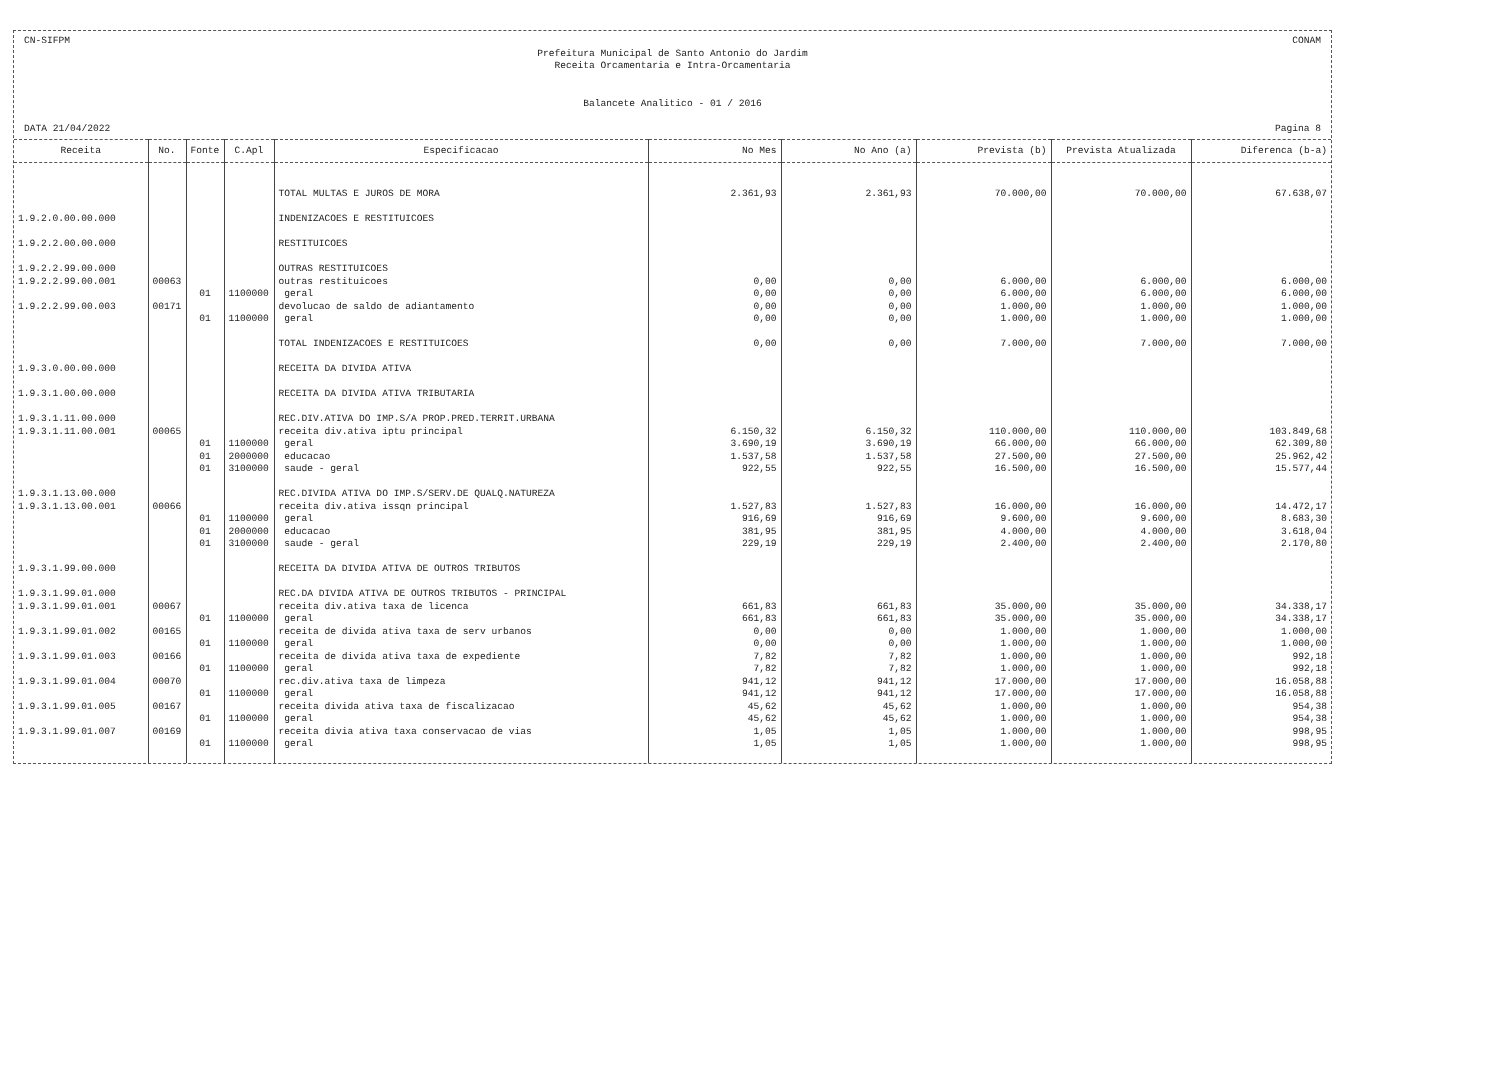CN-SIFPM CONAM
Prefeitura Municipal de Santo Antonio do Jardim
Receita Orcamentaria e Intra-Orcamentaria
Balancete Analitico - 01 / 2016
DATA 21/04/2022 Pagina 8
| Receita | No. | Fonte | C.Apl | Especificacao | No Mes | No Ano (a) | Prevista (b) | Prevista Atualizada | Diferenca (b-a) |
| --- | --- | --- | --- | --- | --- | --- | --- | --- | --- |
| | | | | TOTAL MULTAS E JUROS DE MORA | 2.361,93 | 2.361,93 | 70.000,00 | 70.000,00 | 67.638,07 |
| 1.9.2.0.00.00.000 | | | | INDENIZACOES E RESTITUICOES | | | | | |
| 1.9.2.2.00.00.000 | | | | RESTITUICOES | | | | | |
| 1.9.2.2.99.00.000 | | | | OUTRAS RESTITUICOES | | | | | |
| 1.9.2.2.99.00.001 | 00063 | | | outras restituicoes | 0,00 | 0,00 | 6.000,00 | 6.000,00 | 6.000,00 |
| | | 01 | 1100000 | geral | 0,00 | 0,00 | 6.000,00 | 6.000,00 | 6.000,00 |
| 1.9.2.2.99.00.003 | 00171 | | | devolucao de saldo de adiantamento | 0,00 | 0,00 | 1.000,00 | 1.000,00 | 1.000,00 |
| | | 01 | 1100000 | geral | 0,00 | 0,00 | 1.000,00 | 1.000,00 | 1.000,00 |
| | | | | TOTAL INDENIZACOES E RESTITUICOES | 0,00 | 0,00 | 7.000,00 | 7.000,00 | 7.000,00 |
| 1.9.3.0.00.00.000 | | | | RECEITA DA DIVIDA ATIVA | | | | | |
| 1.9.3.1.00.00.000 | | | | RECEITA DA DIVIDA ATIVA TRIBUTARIA | | | | | |
| 1.9.3.1.11.00.000 | | | | REC.DIV.ATIVA DO IMP.S/A PROP.PRED.TERRIT.URBANA | | | | | |
| 1.9.3.1.11.00.001 | 00065 | | | receita div.ativa iptu principal | 6.150,32 | 6.150,32 | 110.000,00 | 110.000,00 | 103.849,68 |
| | | 01 | 1100000 | geral | 3.690,19 | 3.690,19 | 66.000,00 | 66.000,00 | 62.309,80 |
| | | 01 | 2000000 | educacao | 1.537,58 | 1.537,58 | 27.500,00 | 27.500,00 | 25.962,42 |
| | | 01 | 3100000 | saude - geral | 922,55 | 922,55 | 16.500,00 | 16.500,00 | 15.577,44 |
| 1.9.3.1.13.00.000 | | | | REC.DIVIDA ATIVA DO IMP.S/SERV.DE QUALQ.NATUREZA | | | | | |
| 1.9.3.1.13.00.001 | 00066 | | | receita div.ativa issqn principal | 1.527,83 | 1.527,83 | 16.000,00 | 16.000,00 | 14.472,17 |
| | | 01 | 1100000 | geral | 916,69 | 916,69 | 9.600,00 | 9.600,00 | 8.683,30 |
| | | 01 | 2000000 | educacao | 381,95 | 381,95 | 4.000,00 | 4.000,00 | 3.618,04 |
| | | 01 | 3100000 | saude - geral | 229,19 | 229,19 | 2.400,00 | 2.400,00 | 2.170,80 |
| 1.9.3.1.99.00.000 | | | | RECEITA DA DIVIDA ATIVA DE OUTROS TRIBUTOS | | | | | |
| 1.9.3.1.99.01.000 | | | | REC.DA DIVIDA ATIVA DE OUTROS TRIBUTOS - PRINCIPAL | | | | | |
| 1.9.3.1.99.01.001 | 00067 | | | receita div.ativa taxa de licenca | 661,83 | 661,83 | 35.000,00 | 35.000,00 | 34.338,17 |
| | | 01 | 1100000 | geral | 661,83 | 661,83 | 35.000,00 | 35.000,00 | 34.338,17 |
| 1.9.3.1.99.01.002 | 00165 | | | receita de divida ativa taxa de serv urbanos | 0,00 | 0,00 | 1.000,00 | 1.000,00 | 1.000,00 |
| | | 01 | 1100000 | geral | 0,00 | 0,00 | 1.000,00 | 1.000,00 | 1.000,00 |
| 1.9.3.1.99.01.003 | 00166 | | | receita de divida ativa taxa de expediente | 7,82 | 7,82 | 1.000,00 | 1.000,00 | 992,18 |
| | | 01 | 1100000 | geral | 7,82 | 7,82 | 1.000,00 | 1.000,00 | 992,18 |
| 1.9.3.1.99.01.004 | 00070 | | | rec.div.ativa taxa de limpeza | 941,12 | 941,12 | 17.000,00 | 17.000,00 | 16.058,88 |
| | | 01 | 1100000 | geral | 941,12 | 941,12 | 17.000,00 | 17.000,00 | 16.058,88 |
| 1.9.3.1.99.01.005 | 00167 | | | receita divida ativa taxa de fiscalizacao | 45,62 | 45,62 | 1.000,00 | 1.000,00 | 954,38 |
| | | 01 | 1100000 | geral | 45,62 | 45,62 | 1.000,00 | 1.000,00 | 954,38 |
| 1.9.3.1.99.01.007 | 00169 | | | receita divia ativa taxa conservacao de vias | 1,05 | 1,05 | 1.000,00 | 1.000,00 | 998,95 |
| | | 01 | 1100000 | geral | 1,05 | 1,05 | 1.000,00 | 1.000,00 | 998,95 |